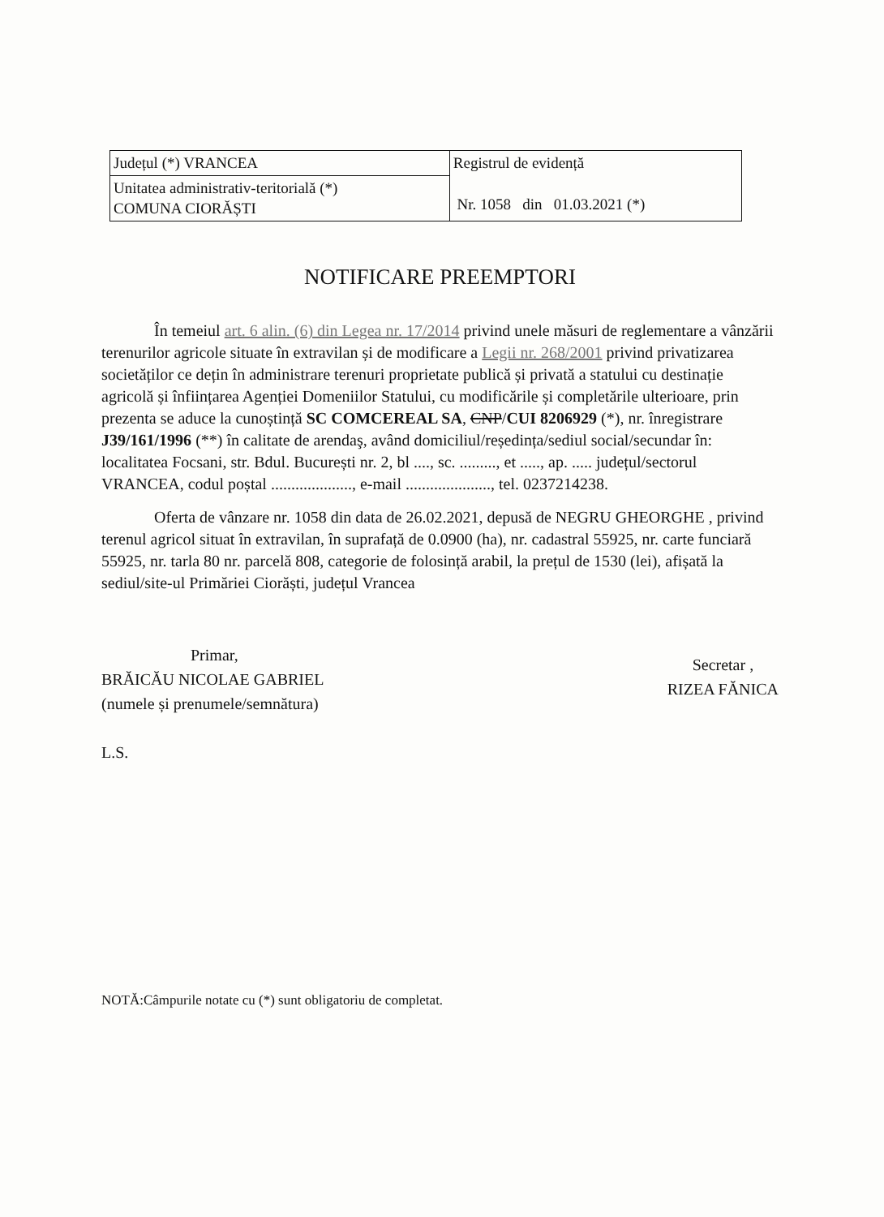| Județul (*) VRANCEA | Registrul de evidență Nr. 1058 din 01.03.2021 (*) |
| Unitatea administrativ-teritorială (*) COMUNA CIORĂȘTI | |
NOTIFICARE PREEMPTORI
În temeiul art. 6 alin. (6) din Legea nr. 17/2014 privind unele măsuri de reglementare a vânzării terenurilor agricole situate în extravilan și de modificare a Legii nr. 268/2001 privind privatizarea societăților ce dețin în administrare terenuri proprietate publică și privată a statului cu destinație agricolă și înființarea Agenției Domeniilor Statului, cu modificările și completările ulterioare, prin prezenta se aduce la cunoștință SC COMCEREAL SA, CNP/CUI 8206929 (*), nr. înregistrare J39/161/1996 (**) în calitate de arendaş, având domiciliul/reședința/sediul social/secundar în: localitatea Focsani, str. Bdul. București nr. 2, bl ...., sc. ........., et ....., ap. ..... județul/sectorul VRANCEA, codul poștal ...................., e-mail ....................., tel. 0237214238.
Oferta de vânzare nr. 1058 din data de 26.02.2021, depusă de NEGRU GHEORGHE , privind terenul agricol situat în extravilan, în suprafață de 0.0900 (ha), nr. cadastral 55925, nr. carte funciară 55925, nr. tarla 80 nr. parcelă 808, categorie de folosință arabil, la prețul de 1530 (lei), afișată la sediul/site-ul Primăriei Ciorăști, județul Vrancea
Primar,
BRĂICĂU NICOLAE GABRIEL
(numele și prenumele/semnătura)
L.S.
Secretar ,
RIZEA FĂNICA
NOTĂ:Câmpurile notate cu (*) sunt obligatoriu de completat.